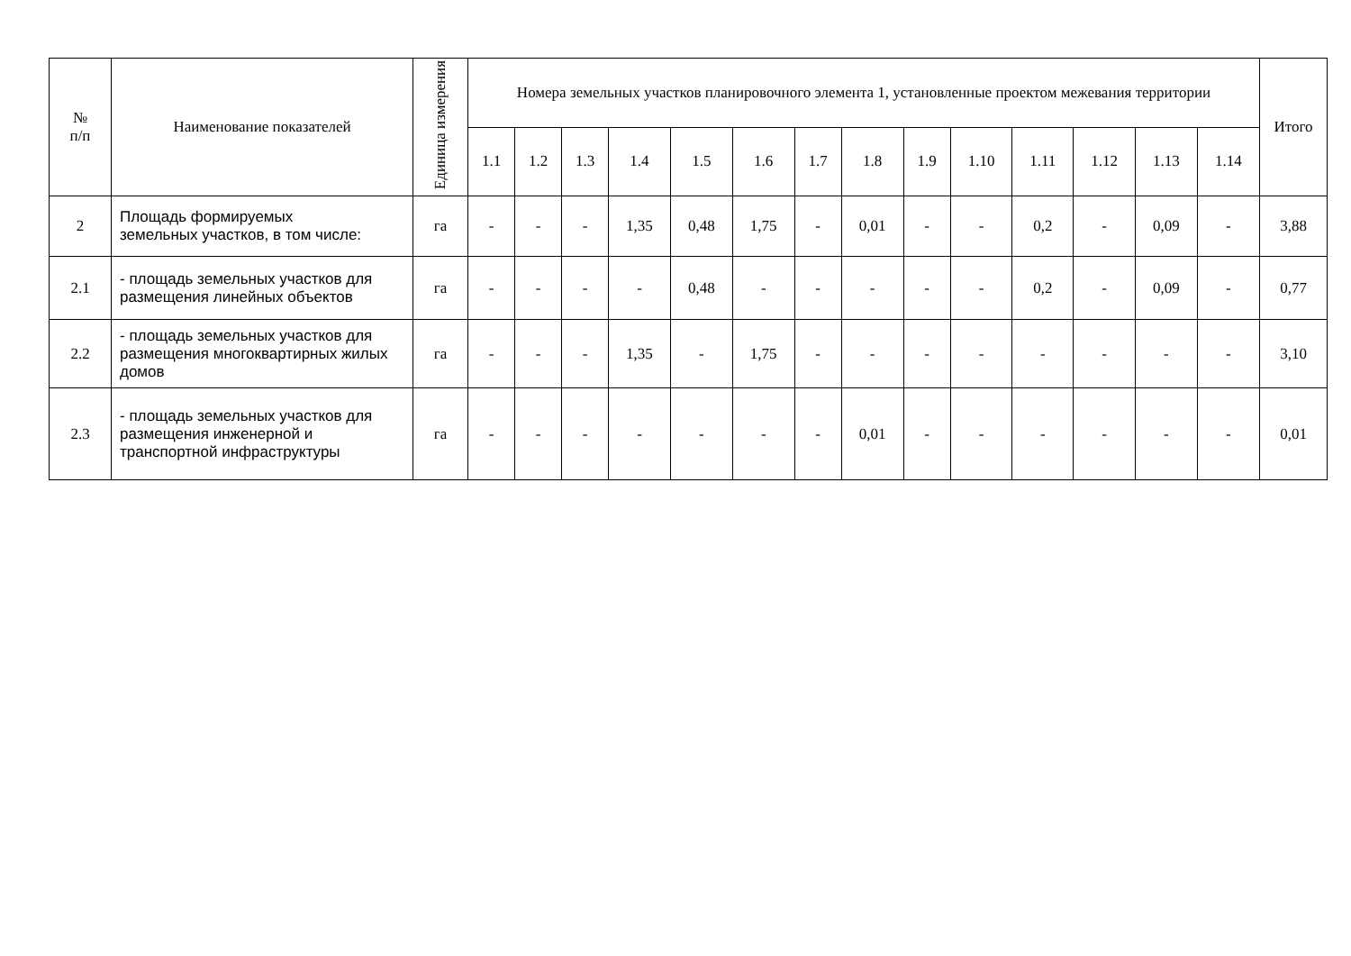| № п/п | Наименование показателей | Единица измерения | Номера земельных участков планировочного элемента 1, установленные проектом межевания территории | | | | | | | | | | | | | | Итого |
| --- | --- | --- | --- | --- | --- | --- | --- | --- | --- | --- | --- | --- | --- | --- | --- | --- | --- |
| | | | 1.1 | 1.2 | 1.3 | 1.4 | 1.5 | 1.6 | 1.7 | 1.8 | 1.9 | 1.10 | 1.11 | 1.12 | 1.13 | 1.14 | |
| 2 | Площадь формируемых земельных участков, в том числе: | га | - | - | - | 1,35 | 0,48 | 1,75 | - | 0,01 | - | - | 0,2 | - | 0,09 | - | 3,88 |
| 2.1 | - площадь земельных участков для размещения линейных объектов | га | - | - | - | - | 0,48 | - | - | - | - | - | 0,2 | - | 0,09 | - | 0,77 |
| 2.2 | - площадь земельных участков для размещения многоквартирных жилых домов | га | - | - | - | 1,35 | - | 1,75 | - | - | - | - | - | - | - | - | 3,10 |
| 2.3 | - площадь земельных участков для размещения инженерной и транспортной инфраструктуры | га | - | - | - | - | - | - | - | 0,01 | - | - | - | - | - | - | 0,01 |